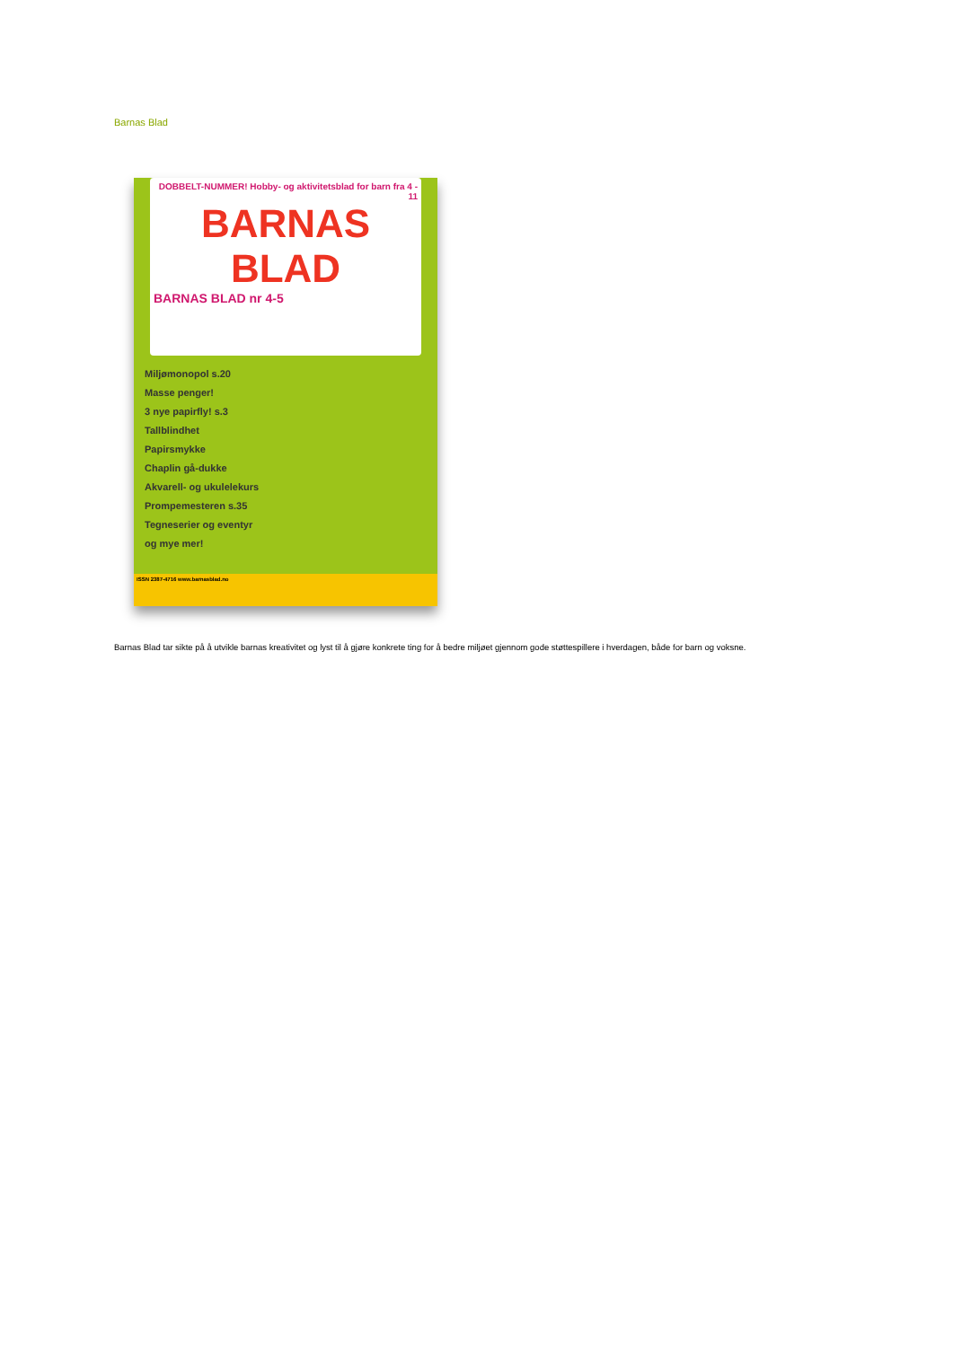Barnas Blad
DOBBELT-NUMMER! Hobby- og aktivitetsblad for barn fra 4 - 11
BARNAS BLAD
BARNAS BLAD nr 4-5
Miljømonopol s.20
Masse penger!
3 nye papirfly! s.3
Tallblindhet
Papirsmykke
Chaplin gå-dukke
Akvarell- og ukulelekurs
Prompemesteren s.35
Tegneserier og eventyr
og mye mer!
ISSN 2387-4716 www.barnasblad.no
Barnas Blad tar sikte på å utvikle barnas kreativitet og lyst til å gjøre konkrete ting for å bedre miljøet gjennom gode støttespillere i hverdagen, både for barn og voksne.